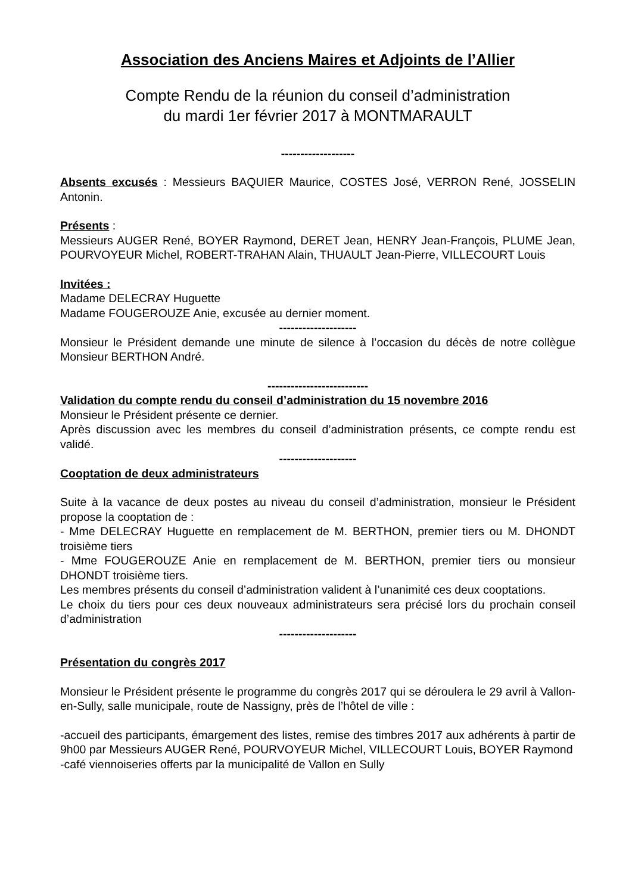Association des Anciens Maires et Adjoints de l’Allier
Compte Rendu de la réunion du conseil d’administration
du mardi 1er février 2017 à MONTMARAULT
-------------------
Absents excusés : Messieurs BAQUIER Maurice, COSTES José, VERRON René, JOSSELIN Antonin.
Présents :
Messieurs AUGER René, BOYER Raymond, DERET Jean, HENRY Jean-François, PLUME Jean, POURVOYEUR Michel, ROBERT-TRAHAN Alain, THUAULT Jean-Pierre, VILLECOURT Louis
Invitées :
Madame DELECRAY Huguette
Madame FOUGEROUZE Anie, excusée au dernier moment.
--------------------
Monsieur le Président demande une minute de silence à l’occasion du décès de notre collègue Monsieur BERTHON André.
--------------------------
Validation du compte rendu du conseil d’administration du 15 novembre 2016
Monsieur le Président présente ce dernier.
Après discussion avec les membres du conseil d’administration présents, ce compte rendu est validé.
--------------------
Cooptation de deux administrateurs
Suite à la vacance de deux postes au niveau du conseil d’administration, monsieur le Président propose la cooptation de :
- Mme DELECRAY Huguette en remplacement de M. BERTHON, premier tiers ou M. DHONDT troisième tiers
- Mme FOUGEROUZE Anie en remplacement de M. BERTHON, premier tiers ou monsieur DHONDT troisième tiers.
Les membres présents du conseil d’administration valident à l’unanimité ces deux cooptations.
Le choix du tiers pour ces deux nouveaux administrateurs sera précisé lors du prochain conseil d’administration
--------------------
Présentation du congrès 2017
Monsieur le Président présente le programme du congrès 2017 qui se déroulera le 29 avril à Vallon-en-Sully, salle municipale, route de Nassigny, près de l’hôtel de ville :
-accueil des participants, émargement des listes, remise des timbres 2017 aux adhérents à partir de 9h00 par Messieurs AUGER René, POURVOYEUR Michel, VILLECOURT Louis, BOYER Raymond
-café viennoiseries offerts par la municipalité de Vallon en Sully